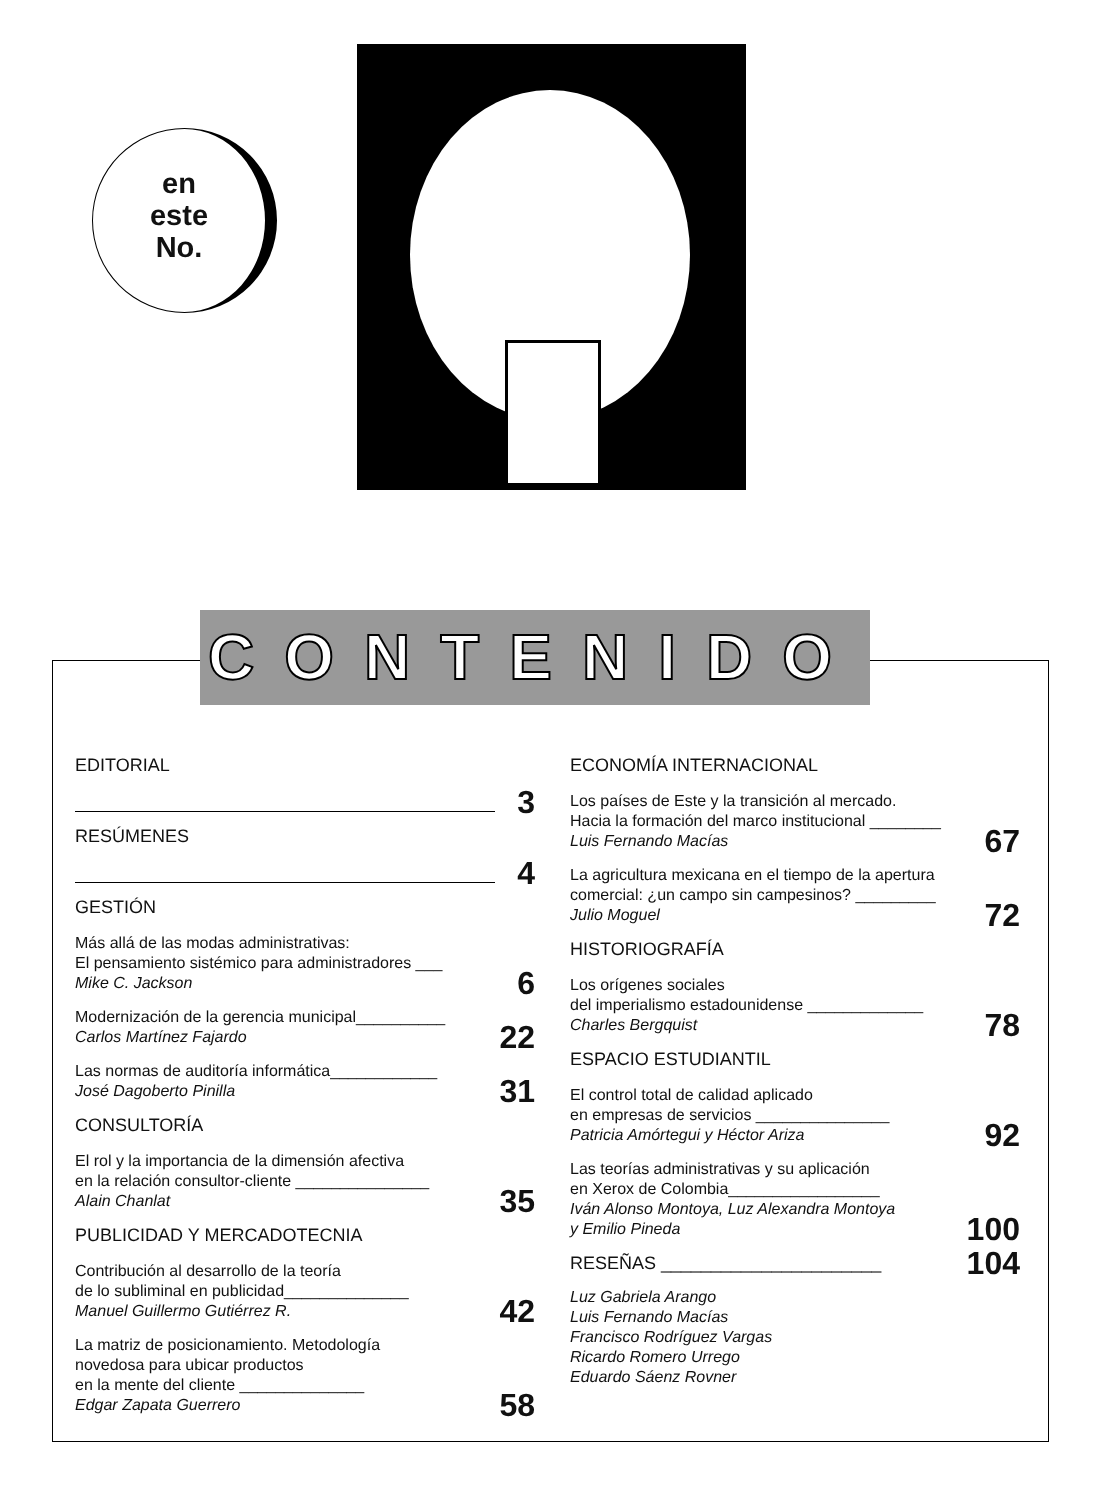en
este
No.
CONTENIDO
EDITORIAL
3
RESÚMENES
4
GESTIÓN
Más allá de las modas administrativas:
El pensamiento sistémico para administradores ___
Mike C. Jackson
6
Modernización de la gerencia municipal__________
Carlos Martínez Fajardo
22
Las normas de auditoría informática____________
José Dagoberto Pinilla
31
CONSULTORÍA
El rol y la importancia de la dimensión afectiva
en la relación consultor-cliente _______________
Alain Chanlat
35
PUBLICIDAD Y MERCADOTECNIA
Contribución al desarrollo de la teoría
de lo subliminal en publicidad______________
Manuel Guillermo Gutiérrez R.
42
La matriz de posicionamiento. Metodología
novedosa para ubicar productos
en la mente del cliente ______________
Edgar Zapata Guerrero
58
ECONOMÍA INTERNACIONAL
Los países de Este y la transición al mercado.
Hacia la formación del marco institucional ________
Luis Fernando Macías
67
La agricultura mexicana en el tiempo de la apertura
comercial: ¿un campo sin campesinos? _________
Julio Moguel
72
HISTORIOGRAFÍA
Los orígenes sociales
del imperialismo estadounidense _____________
Charles Bergquist
78
ESPACIO ESTUDIANTIL
El control total de calidad aplicado
en empresas de servicios _______________
Patricia Amórtegui y Héctor Ariza
92
Las teorías administrativas y su aplicación
en Xerox de Colombia_________________
Iván Alonso Montoya, Luz Alexandra Montoya
y Emilio Pineda
100
RESEÑAS ______________________
104
Luz Gabriela Arango
Luis Fernando Macías
Francisco Rodríguez Vargas
Ricardo Romero Urrego
Eduardo Sáenz Rovner